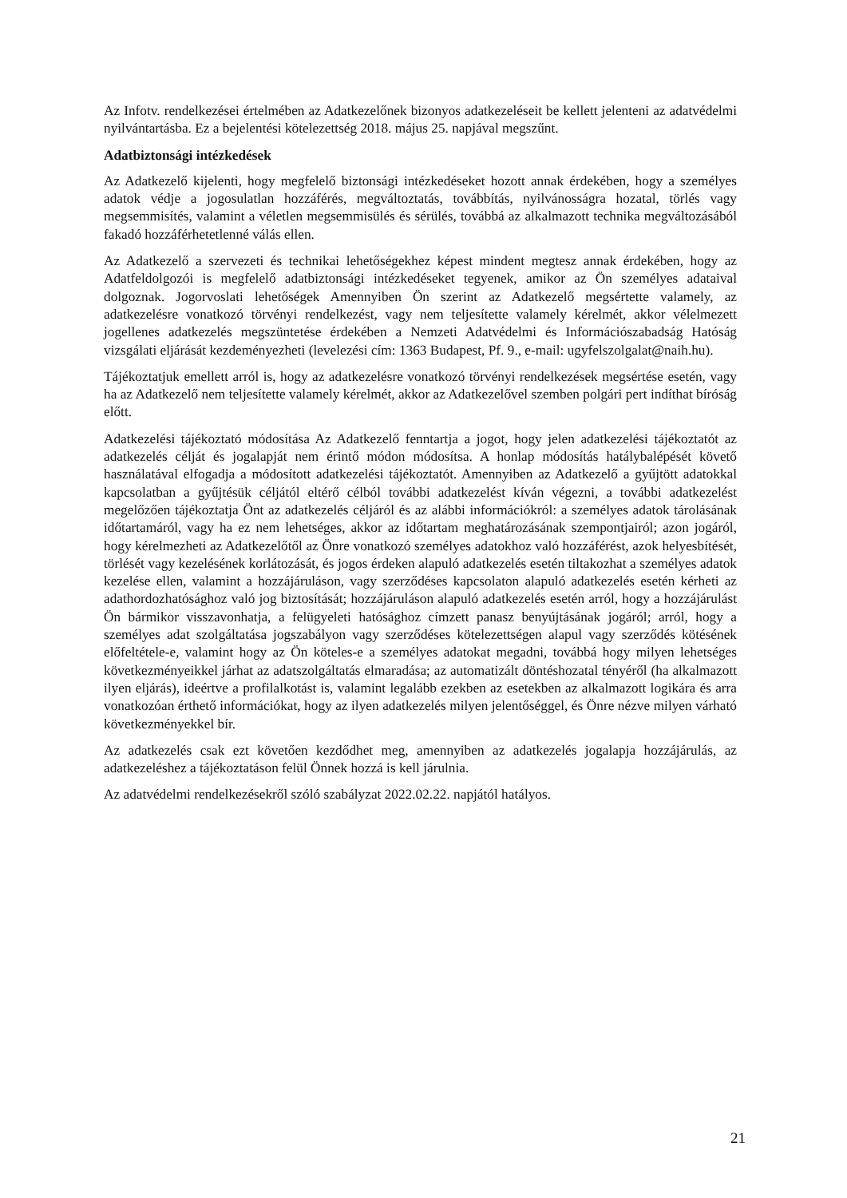Az Infotv. rendelkezései értelmében az Adatkezelőnek bizonyos adatkezeléseit be kellett jelenteni az adatvédelmi nyilvántartásba. Ez a bejelentési kötelezettség 2018. május 25. napjával megszűnt.
Adatbiztonsági intézkedések
Az Adatkezelő kijelenti, hogy megfelelő biztonsági intézkedéseket hozott annak érdekében, hogy a személyes adatok védje a jogosulatlan hozzáférés, megváltoztatás, továbbítás, nyilvánosságra hozatal, törlés vagy megsemmisítés, valamint a véletlen megsemmisülés és sérülés, továbbá az alkalmazott technika megváltozásából fakadó hozzáférhetetlenné válás ellen.
Az Adatkezelő a szervezeti és technikai lehetőségekhez képest mindent megtesz annak érdekében, hogy az Adatfeldolgozói is megfelelő adatbiztonsági intézkedéseket tegyenek, amikor az Ön személyes adataival dolgoznak. Jogorvoslati lehetőségek Amennyiben Ön szerint az Adatkezelő megsértette valamely, az adatkezelésre vonatkozó törvényi rendelkezést, vagy nem teljesítette valamely kérelmét, akkor vélelmezett jogellenes adatkezelés megszüntetése érdekében a Nemzeti Adatvédelmi és Információszabadság Hatóság vizsgálati eljárását kezdeményezheti (levelezési cím: 1363 Budapest, Pf. 9., e-mail: ugyfelszolgalat@naih.hu).
Tájékoztatjuk emellett arról is, hogy az adatkezelésre vonatkozó törvényi rendelkezések megsértése esetén, vagy ha az Adatkezelő nem teljesítette valamely kérelmét, akkor az Adatkezelővel szemben polgári pert indíthat bíróság előtt.
Adatkezelési tájékoztató módosítása Az Adatkezelő fenntartja a jogot, hogy jelen adatkezelési tájékoztatót az adatkezelés célját és jogalapját nem érintő módon módosítsa. A honlap módosítás hatálybalépését követő használatával elfogadja a módosított adatkezelési tájékoztatót. Amennyiben az Adatkezelő a gyűjtött adatokkal kapcsolatban a gyűjtésük céljától eltérő célból további adatkezelést kíván végezni, a további adatkezelést megelőzően tájékoztatja Önt az adatkezelés céljáról és az alábbi információkról: a személyes adatok tárolásának időtartamáról, vagy ha ez nem lehetséges, akkor az időtartam meghatározásának szempontjairól; azon jogáról, hogy kérelmezheti az Adatkezelőtől az Önre vonatkozó személyes adatokhoz való hozzáférést, azok helyesbítését, törlését vagy kezelésének korlátozását, és jogos érdeken alapuló adatkezelés esetén tiltakozhat a személyes adatok kezelése ellen, valamint a hozzájáruláson, vagy szerződéses kapcsolaton alapuló adatkezelés esetén kérheti az adathordozhatósághoz való jog biztosítását; hozzájáruláson alapuló adatkezelés esetén arról, hogy a hozzájárulást Ön bármikor visszavonhatja, a felügyeleti hatósághoz címzett panasz benyújtásának jogáról; arról, hogy a személyes adat szolgáltatása jogszabályon vagy szerződéses kötelezettségen alapul vagy szerződés kötésének előfeltétele-e, valamint hogy az Ön köteles-e a személyes adatokat megadni, továbbá hogy milyen lehetséges következményeikkel járhat az adatszolgáltatás elmaradása; az automatizált döntéshozatal tényéről (ha alkalmazott ilyen eljárás), ideértve a profilalkotást is, valamint legalább ezekben az esetekben az alkalmazott logikára és arra vonatkozóan érthető információkat, hogy az ilyen adatkezelés milyen jelentőséggel, és Önre nézve milyen várható következményekkel bír.
Az adatkezelés csak ezt követően kezdődhet meg, amennyiben az adatkezelés jogalapja hozzájárulás, az adatkezeléshez a tájékoztatáson felül Önnek hozzá is kell járulnia.
Az adatvédelmi rendelkezésekről szóló szabályzat 2022.02.22. napjától hatályos.
21